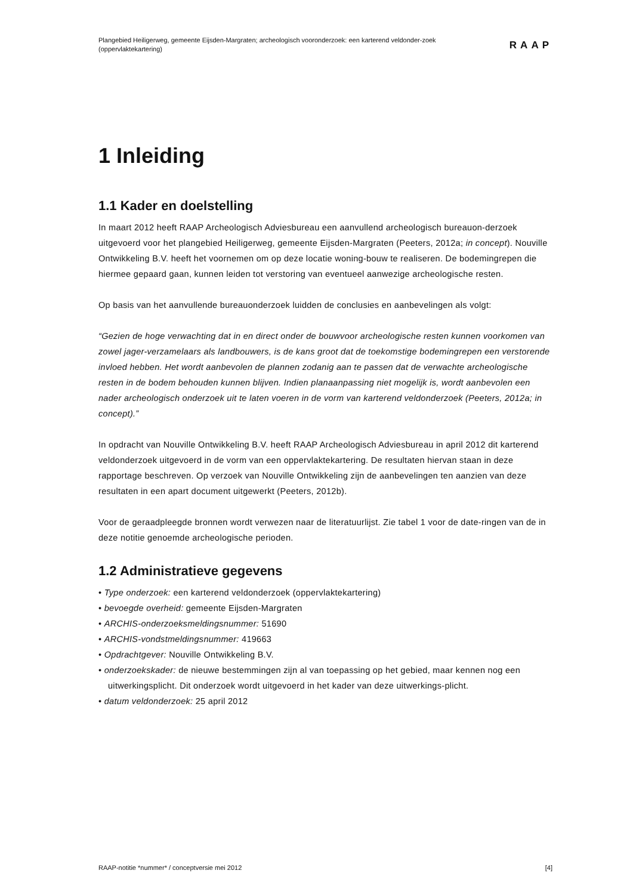Plangebied Heiligerweg, gemeente Eijsden-Margraten; archeologisch vooronderzoek: een karterend veldonder-zoek (oppervlaktekartering)
RAAP
1 Inleiding
1.1 Kader en doelstelling
In maart 2012 heeft RAAP Archeologisch Adviesbureau een aanvullend archeologisch bureauon-derzoek uitgevoerd voor het plangebied Heiligerweg, gemeente Eijsden-Margraten (Peeters, 2012a; in concept). Nouville Ontwikkeling B.V. heeft het voornemen om op deze locatie woning-bouw te realiseren. De bodemingrepen die hiermee gepaard gaan, kunnen leiden tot verstoring van eventueel aanwezige archeologische resten.
Op basis van het aanvullende bureauonderzoek luidden de conclusies en aanbevelingen als volgt:
“Gezien de hoge verwachting dat in en direct onder de bouwvoor archeologische resten kunnen voorkomen van zowel jager-verzamelaars als landbouwers, is de kans groot dat de toekomstige bodemingrepen een verstorende invloed hebben. Het wordt aanbevolen de plannen zodanig aan te passen dat de verwachte archeologische resten in de bodem behouden kunnen blijven. Indien planaanpassing niet mogelijk is, wordt aanbevolen een nader archeologisch onderzoek uit te laten voeren in de vorm van karterend veldonderzoek (Peeters, 2012a; in concept).”
In opdracht van Nouville Ontwikkeling B.V. heeft RAAP Archeologisch Adviesbureau in april 2012 dit karterend veldonderzoek uitgevoerd in de vorm van een oppervlaktekartering. De resultaten hiervan staan in deze rapportage beschreven. Op verzoek van Nouville Ontwikkeling zijn de aanbevelingen ten aanzien van deze resultaten in een apart document uitgewerkt (Peeters, 2012b).
Voor de geraadpleegde bronnen wordt verwezen naar de literatuurlijst. Zie tabel 1 voor de date-ringen van de in deze notitie genoemde archeologische perioden.
1.2 Administratieve gegevens
• Type onderzoek: een karterend veldonderzoek (oppervlaktekartering)
• bevoegde overheid: gemeente Eijsden-Margraten
• ARCHIS-onderzoeksmeldingsnummer: 51690
• ARCHIS-vondstmeldingsnummer: 419663
• Opdrachtgever: Nouville Ontwikkeling B.V.
• onderzoekskader: de nieuwe bestemmingen zijn al van toepassing op het gebied, maar kennen nog een uitwerkingsplicht. Dit onderzoek wordt uitgevoerd in het kader van deze uitwerkings-plicht.
• datum veldonderzoek: 25 april 2012
RAAP-notitie *nummer* / conceptversie mei 2012 [4]